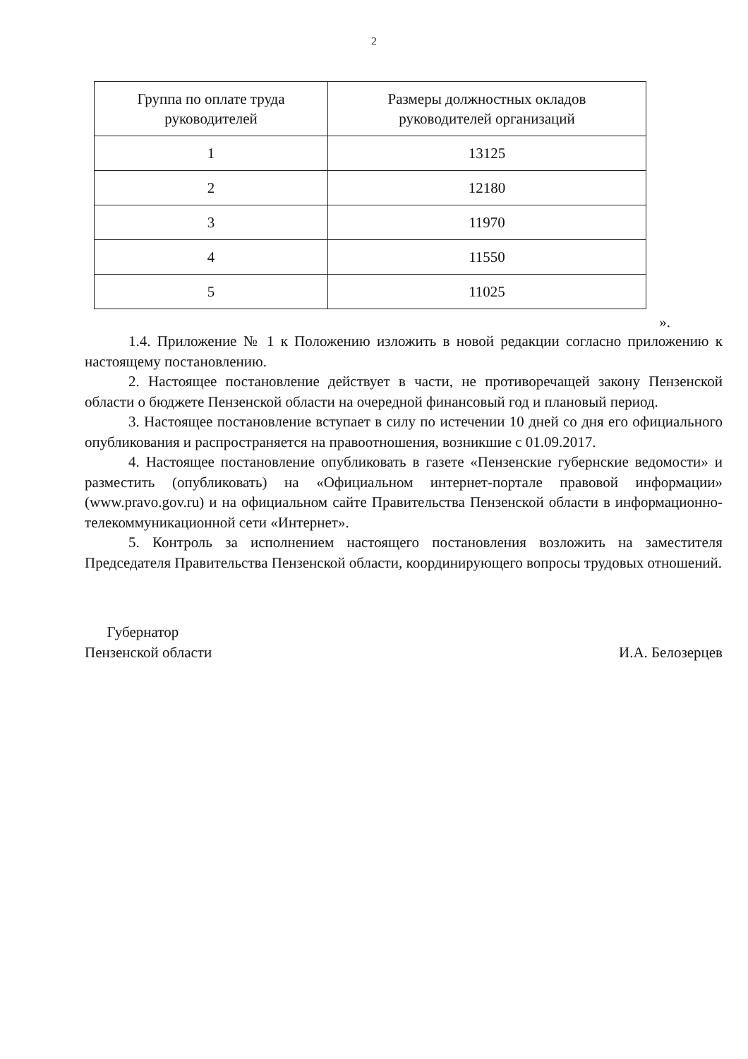2
| Группа по оплате труда руководителей | Размеры должностных окладов руководителей организаций |
| --- | --- |
| 1 | 13125 |
| 2 | 12180 |
| 3 | 11970 |
| 4 | 11550 |
| 5 | 11025 |
».
1.4. Приложение № 1 к Положению изложить в новой редакции согласно приложению к настоящему постановлению.
2. Настоящее постановление действует в части, не противоречащей закону Пензенской области о бюджете Пензенской области на очередной финансовый год и плановый период.
3. Настоящее постановление вступает в силу по истечении 10 дней со дня его официального опубликования и распространяется на правоотношения, возникшие с 01.09.2017.
4. Настоящее постановление опубликовать в газете «Пензенские губернские ведомости» и разместить (опубликовать) на «Официальном интернет-портале правовой информации» (www.pravo.gov.ru) и на официальном сайте Правительства Пензенской области в информационно-телекоммуникационной сети «Интернет».
5. Контроль за исполнением настоящего постановления возложить на заместителя Председателя Правительства Пензенской области, координирующего вопросы трудовых отношений.
Губернатор
Пензенской области
И.А. Белозерцев